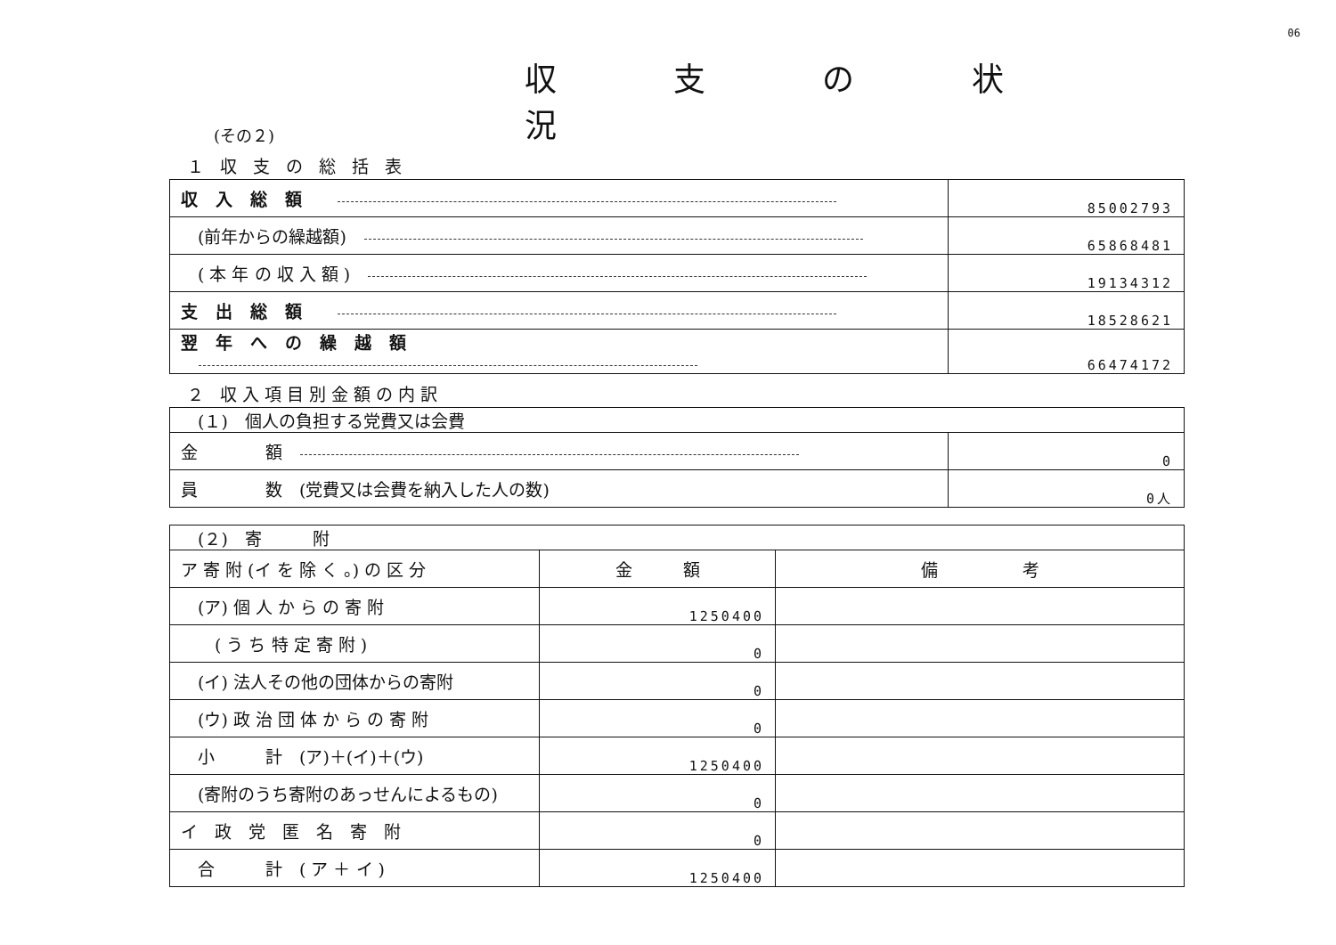06
(その２)
収 支 の 状 況
１ 収 支 の 総 括 表
| 収入総額 | 85002793 |
| (前年からの繰越額) | 65868481 |
| ( 本 年 の 収 入 額 ) | 19134312 |
| 支出総額 | 18528621 |
| 翌年への繰越額 | 66474172 |
２ 収入項目別金額の内訳
| (１) 個人の負担する党費又は会費 | |
| 金 額 | 0 |
| 員 数 (党費又は会費を納入した人の数) | 0人 |
| (２) 寄 附 | | |
| ア 寄 附 (イ を 除 く 。) の 区 分 | 金 額 | 備 考 |
| (ア) 個 人 か ら の 寄 附 | 1250400 | |
| ( う ち 特 定 寄 附 ) | 0 | |
| (イ) 法人その他の団体からの寄附 | 0 | |
| (ウ) 政 治 団 体 か ら の 寄 附 | 0 | |
| 小 計 (ア)＋(イ)＋(ウ) | 1250400 | |
| (寄附のうち寄附のあっせんによるもの) | 0 | |
| イ 政 党 匿 名 寄 附 | 0 | |
| 合 計 ( ア ＋ イ ) | 1250400 | |